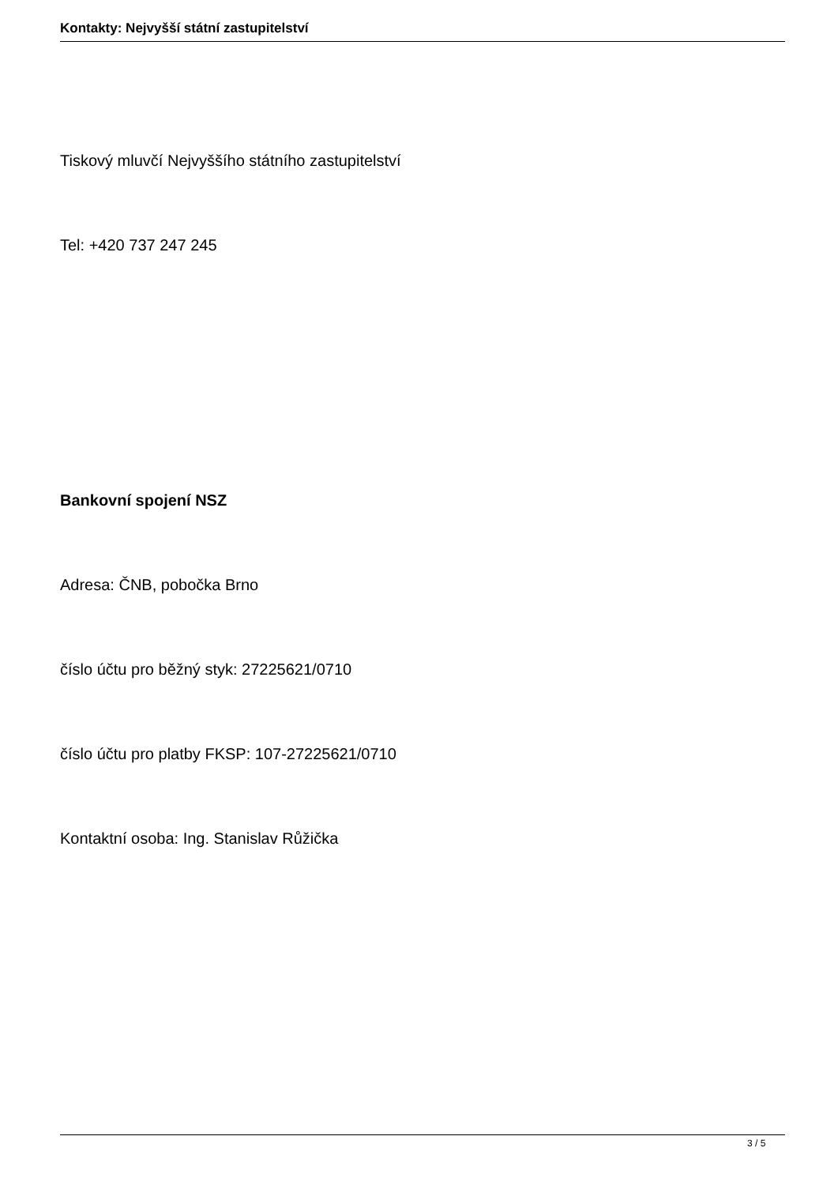Kontakty: Nejvyšší státní zastupitelství
Tiskový mluvčí Nejvyššího státního zastupitelství
Tel: +420 737 247 245
Bankovní spojení NSZ
Adresa: ČNB, pobočka Brno
číslo účtu pro běžný styk: 27225621/0710
číslo účtu pro platby FKSP: 107-27225621/0710
Kontaktní osoba: Ing. Stanislav Růžička
3 / 5